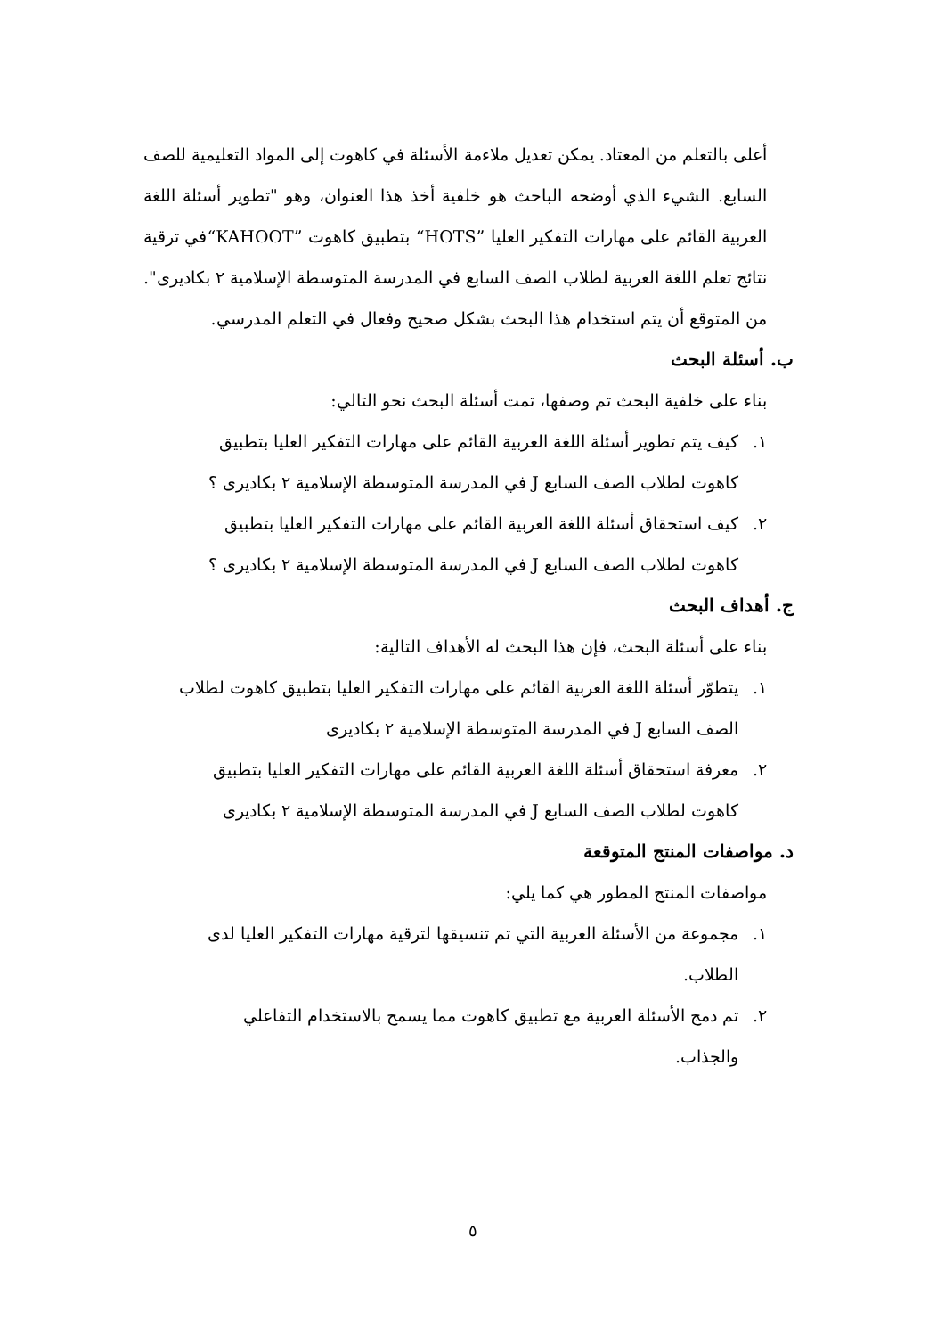أعلى بالتعلم من المعتاد. يمكن تعديل ملاءمة الأسئلة في كاهوت إلى المواد التعليمية للصف السابع. الشيء الذي أوضحه الباحث هو خلفية أخذ هذا العنوان، وهو "تطوير أسئلة اللغة العربية القائم على مهارات التفكير العليا ”HOTS“ بتطبيق كاهوت ”KAHOOT“في ترقية نتائج تعلم اللغة العربية لطلاب الصف السابع في المدرسة المتوسطة الإسلامية ٢ بكاديرى". من المتوقع أن يتم استخدام هذا البحث بشكل صحيح وفعال في التعلم المدرسي.
ب. أسئلة البحث
بناء على خلفية البحث تم وصفها، تمت أسئلة البحث نحو التالي:
١. كيف يتم تطوير أسئلة اللغة العربية القائم على مهارات التفكير العليا بتطبيق
كاهوت لطلاب الصف السابع J في المدرسة المتوسطة الإسلامية ٢ بكاديرى ؟
٢. كيف استحقاق أسئلة اللغة العربية القائم على مهارات التفكير العليا بتطبيق
كاهوت لطلاب الصف السابع J في المدرسة المتوسطة الإسلامية ٢ بكاديرى ؟
ج. أهداف البحث
بناء على أسئلة البحث، فإن هذا البحث له الأهداف التالية:
١. يتطوّر أسئلة اللغة العربية القائم على مهارات التفكير العليا بتطبيق كاهوت لطلاب
الصف السابع J في المدرسة المتوسطة الإسلامية ٢ بكاديرى
٢. معرفة استحقاق أسئلة اللغة العربية القائم على مهارات التفكير العليا بتطبيق
كاهوت لطلاب الصف السابع J في المدرسة المتوسطة الإسلامية ٢ بكاديرى
د. مواصفات المنتج المتوقعة
مواصفات المنتج المطور هي كما يلي:
١. مجموعة من الأسئلة العربية التي تم تنسيقها لترقية مهارات التفكير العليا لدى
الطلاب.
٢. تم دمج الأسئلة العربية مع تطبيق كاهوت مما يسمح بالاستخدام التفاعلي
والجذاب.
٥